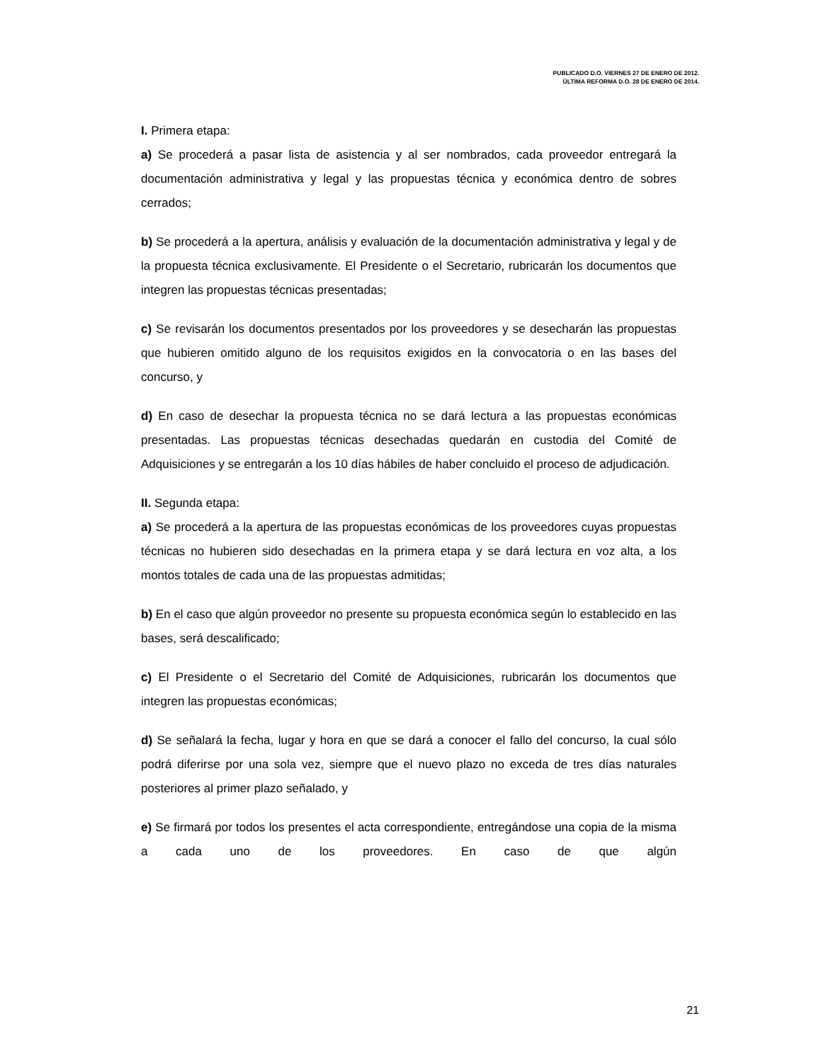PUBLICADO D.O. VIERNES 27 DE ENERO DE 2012.
ÚLTIMA REFORMA D.O. 28 DE ENERO DE 2014.
I. Primera etapa:
a) Se procederá a pasar lista de asistencia y al ser nombrados, cada proveedor entregará la documentación administrativa y legal y las propuestas técnica y económica dentro de sobres cerrados;
b) Se procederá a la apertura, análisis y evaluación de la documentación administrativa y legal y de la propuesta técnica exclusivamente. El Presidente o el Secretario, rubricarán los documentos que integren las propuestas técnicas presentadas;
c) Se revisarán los documentos presentados por los proveedores y se desecharán las propuestas que hubieren omitido alguno de los requisitos exigidos en la convocatoria o en las bases del concurso, y
d) En caso de desechar la propuesta técnica no se dará lectura a las propuestas económicas presentadas. Las propuestas técnicas desechadas quedarán en custodia del Comité de Adquisiciones y se entregarán a los 10 días hábiles de haber concluido el proceso de adjudicación.
II. Segunda etapa:
a) Se procederá a la apertura de las propuestas económicas de los proveedores cuyas propuestas técnicas no hubieren sido desechadas en la primera etapa y se dará lectura en voz alta, a los montos totales de cada una de las propuestas admitidas;
b) En el caso que algún proveedor no presente su propuesta económica según lo establecido en las bases, será descalificado;
c) El Presidente o el Secretario del Comité de Adquisiciones, rubricarán los documentos que integren las propuestas económicas;
d) Se señalará la fecha, lugar y hora en que se dará a conocer el fallo del concurso, la cual sólo podrá diferirse por una sola vez, siempre que el nuevo plazo no exceda de tres días naturales posteriores al primer plazo señalado, y
e) Se firmará por todos los presentes el acta correspondiente, entregándose una copia de la misma a cada uno de los proveedores. En caso de que algún
21